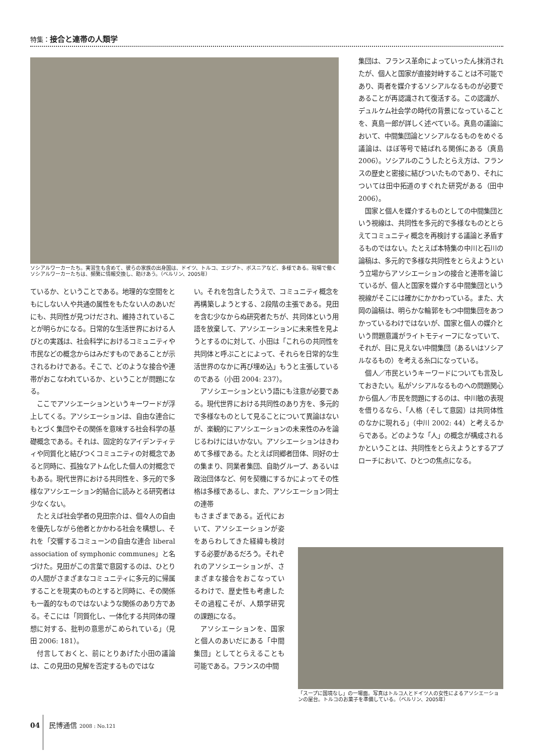特集：接合と連帯の人類学
ソシアルワーカーたち。実習生も含めて、彼らの家族の出身国は、ドイツ、トルコ、エジプト、ボスニアなど、多様である。現場で働くソシアルワーカーたちは、頻繁に情報交換し、助けあう。（ベルリン、2005年）
集団は、フランス革命によっていったん抹消されたが、個人と国家が直接対峙することは不可能であり、両者を媒介するソシアルなるものが必要であることが再認識されて復活する。この認識が、デュルケム社会学の時代の背景になっていることを、真島一郎が詳しく述べている。真島の議論において、中間集団論とソシアルなるものをめぐる議論は、ほぼ等号で結ばれる関係にある（真島 2006）。ソシアルのこうしたとらえ方は、フランスの歴史と密接に結びついたものであり、それについては田中拓道のすぐれた研究がある（田中 2006）。
国家と個人を媒介するものとしての中間集団という視線は、共同性を多元的で多様なものととらえてコミュニティ概念を再検討する議論と矛盾するものではない。たとえば本特集の中川と石川の論稿は、多元的で多様な共同性をとらえようという立場からアソシエーションの接合と連帯を論じているが、個人と国家を媒介する中間集団という視線がそこには確かにかかわっている。また、大岡の論稿は、明らかな輪郭をもつ中間集団をあつかっているわけではないが、国家と個人の媒介という問題意識がライトモティーフになっていて、それが、目に見えない中間集団（あるいはソシアルなるもの）を考える糸口になっている。
個人／市民というキーワードについても言及しておきたい。私がソシアルなるものへの問題関心から個人／市民を問題にするのは、中川敏の表現を借りるなら、「人格（そして意図）は共同体性のなかに現れる」（中川 2002: 44）と考えるからである。どのような「人」の概念が構成されるかということは、共同性をとらえようとするアプローチにおいて、ひとつの焦点になる。
ているか、ということである。地理的な空間をともにしない人や共通の属性をもたない人のあいだにも、共同性が見つけだされ、維持されていることが明らかになる。日常的な生活世界における人びとの実践は、社会科学におけるコミュニティや市民などの概念からはみだすものであることが示されるわけである。そこで、どのような接合や連帯がおこなわれているか、ということが問題になる。
ここでアソシエーションというキーワードが浮上してくる。アソシエーションは、自由な連合にもとづく集団やその関係を意味する社会科学の基礎概念である。それは、固定的なアイデンティティや同質化と結びつくコミュニティの対概念であると同時に、孤独なアトム化した個人の対概念でもある。現代世界における共同性を、多元的で多様なアソシエーション的結合に読みとる研究者は少なくない。
たとえば社会学者の見田宗介は、個々人の自由を優先しながら他者とかかわる社会を構想し、それを「交響するコミューンの自由な連合 liberal association of symphonic communes」と名づけた。見田がこの言葉で意図するのは、ひとりの人間がさまざまなコミュニティに多元的に帰属することを現実のものとすると同時に、その関係も一義的なものではないような関係のあり方である。そこには「同質化し、一体化する共同体の理想に対する、批判の意思がこめられている」（見田 2006: 181）。
付言しておくと、前にとりあげた小田の議論は、この見田の見解を否定するものではな
い。それを包含したうえで、コミュニティ概念を再構築しようとする、2段階の主張である。見田を含む少なからぬ研究者たちが、共同体という用語を放棄して、アソシエーションに未来性を見ようとするのに対して、小田は「これらの共同性を共同体と呼ぶことによって、それらを日常的な生活世界のなかに再び埋め込」もうと主張しているのである（小田 2004: 237）。
アソシエーションという語にも注意が必要である。現代世界における共同性のあり方を、多元的で多様なものとして見ることについて異論はないが、楽観的にアソシエーションの未来性のみを論じるわけにはいかない。アソシエーションはきわめて多様である。たとえば同郷者団体、同好の士の集まり、同業者集団、自助グループ、あるいは政治団体など、何を契機にするかによってその性格は多様であるし、また、アソシエーション同士の連帯
もさまざまである。近代において、アソシエーションが姿をあらわしてきた経緯も検討する必要があるだろう。それぞれのアソシエーションが、さまざまな接合をおこなっているわけで、歴史性も考慮したその過程こそが、人類学研究の課題になる。
アソシエーションを、国家と個人のあいだにある「中間集団」としてとらえることも可能である。フランスの中間
「スープに国境なし」の一場面。写真はトルコ人とドイツ人の女性によるアソシエーションの屋台。トルコのお菓子を準備している。（ベルリン、2005年）
04 民博通信 2008 : No.121